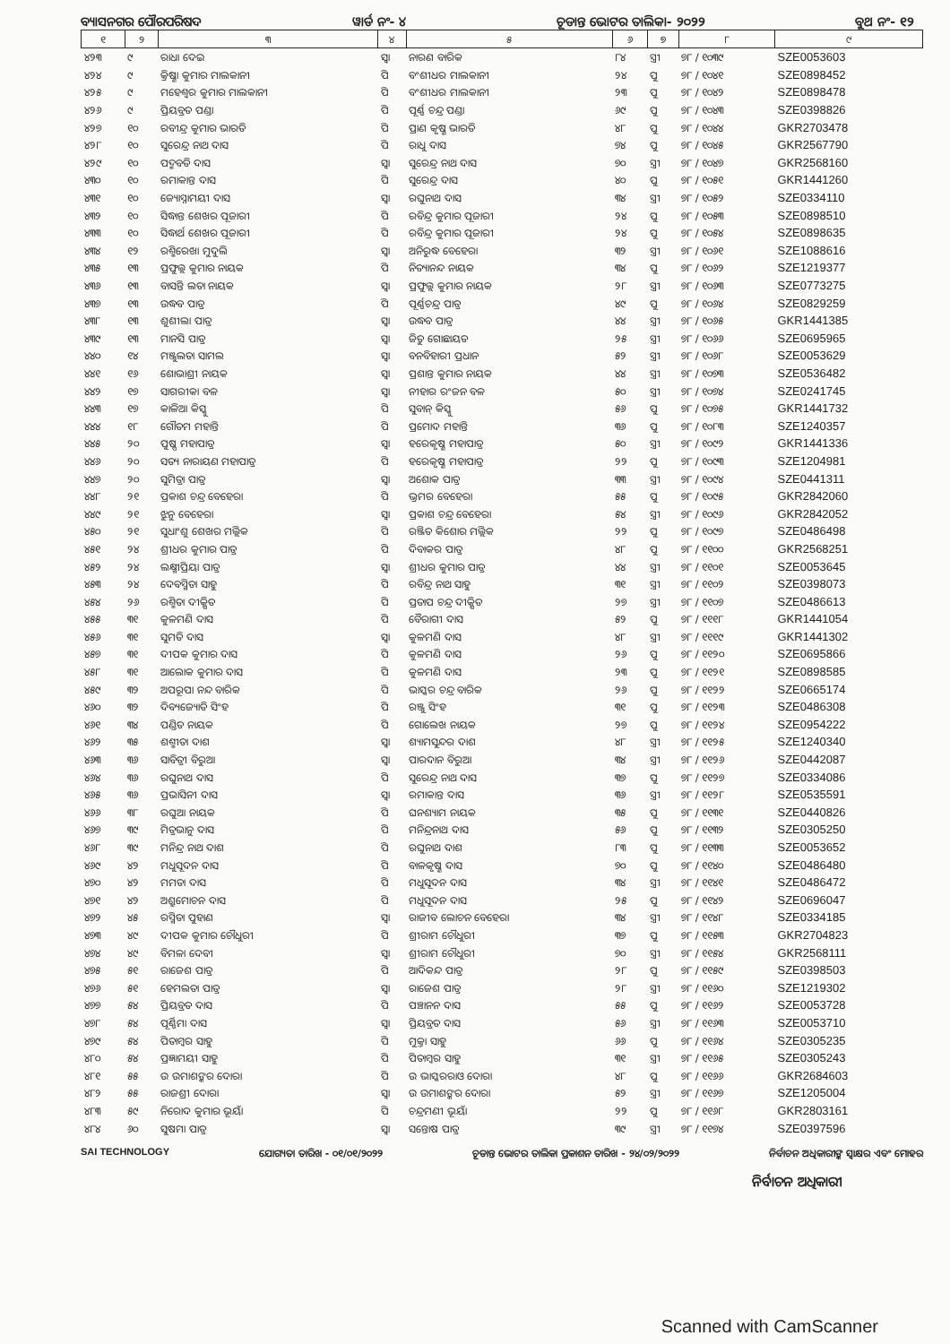ବ୍ୟାସନଗର ପୌରପରିଷଦ ୱାର୍ଡ ନଂ- ୪ ଚୂଡାନ୍ତ ଭୋଟର ତାଲିକା- ୨୦୨୨ ବୁଥ ନଂ- ୧୨
| ୧ | ୨ | ୩ | ୪ | ୫ | ୬ | ୭ | ୮ | ୯ |
| --- | --- | --- | --- | --- | --- | --- | --- | --- |
| ୪୨୩ | ୯ | ରାଧା ଦେଇ | ସ୍ୱା | ନାରଣ ବାରିକ | ୮୪ | ସ୍ତ୍ରୀ | ୭୮ / ୧୦୩୯ | SZE0053603 |
| ୪୨୪ | ୯ | କ୍ରିଷ୍ଣା କୁମାର ମାଲକାନୀ | ପି | ବଂଶୀଧର ମାଲକାନୀ | ୨୪ | ପୁ | ୭୮ / ୧୦୪୧ | SZE0898452 |
| ୪୨୫ | ୯ | ମହେଶ୍ୱର କୁମାର ମାଲକାନୀ | ପି | ବଂଶୀଧର ମାଲକାନୀ | ୨୩ | ପୁ | ୭୮ / ୧୦୪୨ | SZE0898478 |
| ୪୨୬ | ୯ | ପ୍ରିୟବ୍ରତ ପଣ୍ଡା | ପି | ପୂର୍ଣ୍ଣ ଚନ୍ଦ୍ର ପଣ୍ଡା | ୬୯ | ପୁ | ୭୮ / ୧୦୪୩ | SZE0398826 |
| ୪୨୭ | ୧୦ | ରବୀନ୍ଦ୍ର କୁମାର ଭାରତି | ପି | ପ୍ରାଣ କୃଷ୍ଣ ଭାରତି | ୪୮ | ପୁ | ୭୮ / ୧୦୪୪ | GKR2703478 |
| ୪୨୮ | ୧୦ | ସୁରେନ୍ଦ୍ର ନାଥ ଦାସ | ପି | ରାଧୁ ଦାସ | ୭୪ | ପୁ | ୭୮ / ୧୦୪୫ | GKR2567790 |
| ୪୨୯ | ୧୦ | ପଦ୍ମବତି ଦାସ | ସ୍ୱା | ସୁରେନ୍ଦ୍ର ନାଥ ଦାସ | ୭୦ | ସ୍ତ୍ରୀ | ୭୮ / ୧୦୪୭ | GKR2568160 |
| ୪୩୦ | ୧୦ | ରମାକାନ୍ତ ଦାସ | ପି | ସୁରେନ୍ଦ୍ର ଦାସ | ୪୦ | ପୁ | ୭୮ / ୧୦୫୧ | GKR1441260 |
| ୪୩୧ | ୧୦ | ଜ୍ୟୋସ୍ନାମୟୀ ଦାସ | ସ୍ୱା | ରଘୁନାଥ ଦାସ | ୩୪ | ସ୍ତ୍ରୀ | ୭୮ / ୧୦୫୨ | SZE0334110 |
| ୪୩୨ | ୧୦ | ସିଦ୍ଧାନ୍ତ ଶେଖର ପୂଜାରୀ | ପି | ରବିନ୍ଦ୍ର କୁମାର ପୂଜାରୀ | ୨୪ | ପୁ | ୭୮ / ୧୦୫୩ | SZE0898510 |
| ୪୩୩ | ୧୦ | ସିଦ୍ଧାର୍ଥ ଶେଖର ପୂଜାରୀ | ପି | ରବିନ୍ଦ୍ର କୁମାର ପୂଜାରୀ | ୨୪ | ପୁ | ୭୮ / ୧୦୫୪ | SZE0898635 |
| ୪୩୪ | ୧୨ | ରଶ୍ମିରେଖା ମୁଦୁଲି | ସ୍ୱା | ଅନିରୁଦ୍ଧ ବେହେରା | ୩୨ | ସ୍ତ୍ରୀ | ୭୮ / ୧୦୬୧ | SZE1088616 |
| ୪୩୫ | ୧୩ | ପ୍ରଫୁଲ୍ଲ କୁମାର ନାୟକ | ପି | ନିତ୍ୟାନନ୍ଦ ନାୟକ | ୩୪ | ପୁ | ୭୮ / ୧୦୬୨ | SZE1219377 |
| ୪୩୬ | ୧୩ | ବାସନ୍ତି ଲତା ନାୟକ | ସ୍ୱା | ପ୍ରଫୁଲ୍ଲ କୁମାର ନାୟକ | ୨୮ | ସ୍ତ୍ରୀ | ୭୮ / ୧୦୬୩ | SZE0773275 |
| ୪୩୭ | ୧୩ | ଉଦ୍ଧବ ପାତ୍ର | ପି | ପୂର୍ଣ୍ଣଚନ୍ଦ୍ର ପାତ୍ର | ୪୯ | ପୁ | ୭୮ / ୧୦୬୪ | SZE0829259 |
| ୪୩୮ | ୧୩ | ଶୁଶୀଲା ପାତ୍ର | ସ୍ୱା | ଉଦ୍ଧବ ପାତ୍ର | ୪୪ | ସ୍ତ୍ରୀ | ୭୮ / ୧୦୬୫ | GKR1441385 |
| ୪୩୯ | ୧୩ | ମାନସି ପାତ୍ର | ସ୍ୱା | ଜିତୁ ଗୋଛାୟତ | ୨୫ | ସ୍ତ୍ରୀ | ୭୮ / ୧୦୬୬ | SZE0695965 |
| ୪୪୦ | ୧୪ | ମଞ୍ଜୁଲତା ସାମଲ | ସ୍ୱା | ବନବିହାରୀ ପ୍ରଧାନ | ୫୨ | ସ୍ତ୍ରୀ | ୭୮ / ୧୦୬୮ | SZE0053629 |
| ୪୪୧ | ୧୬ | ଶୋଭାଶ୍ରୀ ନାୟକ | ସ୍ୱା | ପ୍ରଶାନ୍ତ କୁମାର ନାୟକ | ୪୪ | ସ୍ତ୍ରୀ | ୭୮ / ୧୦୭୩ | SZE0536482 |
| ୪୪୨ | ୧୭ | ସାଗରୀକା ବଳ | ସ୍ୱା | ନୀହାର ରଂଜନ ବଳ | ୫୦ | ସ୍ତ୍ରୀ | ୭୮ / ୧୦୭୪ | SZE0241745 |
| ୪୪୩ | ୧୭ | କାଳିଆ କିସ୍କୁ | ପି | ସୁବାନ୍ କିସ୍କୁ | ୫୬ | ପୁ | ୭୮ / ୧୦୭୫ | GKR1441732 |
| ୪୪୪ | ୧୮ | ଗୌତମ ମହାନ୍ତି | ପି | ପ୍ରମୋଦ ମହାନ୍ତି | ୩୬ | ପୁ | ୭୮ / ୧୦୮୩ | SZE1240357 |
| ୪୪୫ | ୨୦ | ପୁଷ୍ପ ମହାପାତ୍ର | ସ୍ୱା | ହରେକୃଷ୍ଣ ମହାପାତ୍ର | ୫୦ | ସ୍ତ୍ରୀ | ୭୮ / ୧୦୯୨ | GKR1441336 |
| ୪୪୬ | ୨୦ | ସତ୍ୟ ନାରାୟଣ ମହାପାତ୍ର | ପି | ହରେକୃଷ୍ଣ ମହାପାତ୍ର | ୨୨ | ପୁ | ୭୮ / ୧୦୯୩ | SZE1204981 |
| ୪୪୭ | ୨୦ | ସୁମିତ୍ରା ପାତ୍ର | ସ୍ୱା | ଅଶୋକ ପାତ୍ର | ୩୩ | ସ୍ତ୍ରୀ | ୭୮ / ୧୦୯୪ | SZE0441311 |
| ୪୪୮ | ୨୧ | ପ୍ରକାଶ ଚନ୍ଦ୍ର ବେହେରା | ପି | ଭ୍ରମର ବେହେରା | ୫୫ | ପୁ | ୭୮ / ୧୦୯୫ | GKR2842060 |
| ୪୪୯ | ୨୧ | ଝୁନୁ ବେହେରା | ସ୍ୱା | ପ୍ରକାଶ ଚନ୍ଦ୍ର ବେହେରା | ୫୪ | ସ୍ତ୍ରୀ | ୭୮ / ୧୦୯୬ | GKR2842052 |
| ୪୫୦ | ୨୧ | ସୁଧାଂଶୁ ଶେଖର ମଲ୍ଲିକ | ପି | ରଞ୍ଜିତ କିଶୋର ମଲ୍ଲିକ | ୨୨ | ପୁ | ୭୮ / ୧୦୯୭ | SZE0486498 |
| ୪୫୧ | ୨୪ | ଶ୍ରୀଧର କୁମାର ପାତ୍ର | ପି | ଦିବାକର ପାତ୍ର | ୪୮ | ପୁ | ୭୮ / ୧୧୦୦ | GKR2568251 |
| ୪୫୨ | ୨୪ | ଲକ୍ଷ୍ମୀପ୍ରିୟା ପାତ୍ର | ସ୍ୱା | ଶ୍ରୀଧର କୁମାର ପାତ୍ର | ୪୪ | ସ୍ତ୍ରୀ | ୭୮ / ୧୧୦୧ | SZE0053645 |
| ୪୫୩ | ୨୪ | ଦେବସ୍ମିତା ସାହୁ | ପି | ରବିନ୍ଦ୍ର ନାଥ ସାହୁ | ୩୧ | ସ୍ତ୍ରୀ | ୭୮ / ୧୧୦୨ | SZE0398073 |
| ୪୫୪ | ୨୬ | ରଶ୍ମିତା ଦୀକ୍ଷିତ | ପି | ପ୍ରତାପ ଚନ୍ଦ୍ର ଦୀକ୍ଷିତ | ୨୭ | ସ୍ତ୍ରୀ | ୭୮ / ୧୧୦୭ | SZE0486613 |
| ୪୫୫ | ୩୧ | କୁଳମଣି ଦାସ | ପି | ବୈରାଗୀ ଦାସ | ୫୨ | ପୁ | ୭୮ / ୧୧୧୮ | GKR1441054 |
| ୪୫୬ | ୩୧ | ସୁମତି ଦାସ | ସ୍ୱା | କୁଳମଣି ଦାସ | ୪୮ | ସ୍ତ୍ରୀ | ୭୮ / ୧୧୧୯ | GKR1441302 |
| ୪୫୭ | ୩୧ | ଦୀପକ କୁମାର ଦାସ | ପି | କୁଳମଣି ଦାସ | ୨୬ | ପୁ | ୭୮ / ୧୧୨୦ | SZE0695866 |
| ୪୫୮ | ୩୧ | ଆଲୋକ କୁମାର ଦାସ | ପି | କୁଳମଣି ଦାସ | ୨୩ | ପୁ | ୭୮ / ୧୧୨୧ | SZE0898585 |
| ୪୫୯ | ୩୨ | ଅପରୂପା ନନ୍ଦ ବାରିକ | ପି | ଭାସ୍କର ଚନ୍ଦ୍ର ବାରିକ | ୨୬ | ପୁ | ୭୮ / ୧୧୨୨ | SZE0665174 |
| ୪୬୦ | ୩୨ | ଦିବ୍ୟଜ୍ୟୋତି ସିଂହ | ପି | ରଞ୍ଜୁ ସିଂହ | ୩୧ | ପୁ | ୭୮ / ୧୧୨୩ | SZE0486308 |
| ୪୬୧ | ୩୪ | ପଣ୍ଡିତ ନାୟକ | ପି | ଗୋଲେଖ ନାୟକ | ୨୭ | ପୁ | ୭୮ / ୧୧୨୪ | SZE0954222 |
| ୪୬୨ | ୩୫ | ଶଶ୍ମୀତା ଦାଶ | ସ୍ୱା | ଶ୍ୟାମସୁନ୍ଦର ଦାଶ | ୪୮ | ସ୍ତ୍ରୀ | ୭୮ / ୧୧୨୫ | SZE1240340 |
| ୪୬୩ | ୩୬ | ସାବିତ୍ରୀ ବିରୁଆ | ସ୍ୱା | ପାରଦାନ ବିରୁଆ | ୩୪ | ସ୍ତ୍ରୀ | ୭୮ / ୧୧୨୬ | SZE0442087 |
| ୪୬୪ | ୩୬ | ରଘୁନାଥ ଦାସ | ପି | ସୁରେନ୍ଦ୍ର ନାଥ ଦାସ | ୩୭ | ପୁ | ୭୮ / ୧୧୨୭ | SZE0334086 |
| ୪୬୫ | ୩୬ | ପ୍ରଭାସିନୀ ଦାସ | ସ୍ୱା | ରମାକାନ୍ତ ଦାସ | ୩୬ | ସ୍ତ୍ରୀ | ୭୮ / ୧୧୨୮ | SZE0535591 |
| ୪୬୬ | ୩୮ | ରଘୁଆ ନାୟକ | ପି | ଘନଶ୍ୟାମ ନାୟକ | ୩୫ | ପୁ | ୭୮ / ୧୧୩୧ | SZE0440826 |
| ୪୬୭ | ୩୯ | ମିତ୍ରଭାନୁ ଦାସ | ପି | ମନିନ୍ଦ୍ରନାଥ ଦାସ | ୫୬ | ପୁ | ୭୮ / ୧୧୩୨ | SZE0305250 |
| ୪୬୮ | ୩୯ | ମନିନ୍ଦ୍ର ନାଥ ଦାଶ | ପି | ରଘୁନାଥ ଦାଶ | ୮୩ | ପୁ | ୭୮ / ୧୧୩୩ | SZE0053652 |
| ୪୬୯ | ୪୨ | ମଧୁସୂଦନ ଦାସ | ପି | ବାଳକୃଷ୍ଣ ଦାସ | ୭୦ | ପୁ | ୭୮ / ୧୧୪୦ | SZE0486480 |
| ୪୭୦ | ୪୨ | ମମତା ଦାସ | ପି | ମଧୁସୂଦନ ଦାସ | ୩୪ | ସ୍ତ୍ରୀ | ୭୮ / ୧୧୪୧ | SZE0486472 |
| ୪୭୧ | ୪୨ | ଅଶ୍ରୁମୋଚନ ଦାସ | ପି | ମଧୁସୂଦନ ଦାସ | ୨୫ | ପୁ | ୭୮ / ୧୧୪୨ | SZE0696047 |
| ୪୭୨ | ୪୫ | ରସ୍ମିତା ପୁହାଣ | ସ୍ୱା | ରାଜୀବ ଲୋଚନ ବେହେରା | ୩୪ | ସ୍ତ୍ରୀ | ୭୮ / ୧୧୪୮ | SZE0334185 |
| ୪୭୩ | ୪୯ | ଦୀପକ କୁମାର ଚୌଧୁରୀ | ପି | ଶ୍ରୀରାମ ଚୌଧୁରୀ | ୩୭ | ପୁ | ୭୮ / ୧୧୫୩ | GKR2704823 |
| ୪୭୪ | ୪୯ | ବିମଳା ଦେବୀ | ସ୍ୱା | ଶ୍ରୀରାମ ଚୌଧୁରୀ | ୭୦ | ସ୍ତ୍ରୀ | ୭୮ / ୧୧୫୪ | GKR2568111 |
| ୪୭୫ | ୫୧ | ରାଜେଶ ପାତ୍ର | ପି | ଆଦିକନ୍ଦ ପାତ୍ର | ୨୮ | ପୁ | ୭୮ / ୧୧୫୯ | SZE0398503 |
| ୪୭୬ | ୫୧ | ହେମଲତା ପାତ୍ର | ସ୍ୱା | ରାଜେଶ ପାତ୍ର | ୨୮ | ସ୍ତ୍ରୀ | ୭୮ / ୧୧୬୦ | SZE1219302 |
| ୪୭୭ | ୫୪ | ପ୍ରିୟବ୍ରତ ଦାସ | ପି | ପଞ୍ଚାନନ ଦାସ | ୫୫ | ପୁ | ୭୮ / ୧୧୬୨ | SZE0053728 |
| ୪୭୮ | ୫୪ | ପୂର୍ଣ୍ଣିମା ଦାସ | ସ୍ୱା | ପ୍ରିୟବ୍ରତ ଦାସ | ୫୬ | ସ୍ତ୍ରୀ | ୭୮ / ୧୧୬୩ | SZE0053710 |
| ୪୭୯ | ୫୪ | ପିତାମ୍ବର ସାହୁ | ପି | ମୁକ୍ତା ସାହୁ | ୬୬ | ପୁ | ୭୮ / ୧୧୬୪ | SZE0305235 |
| ୪୮୦ | ୫୪ | ପ୍ରଜ୍ଞାମୟୀ ସାହୁ | ପି | ପିତାମ୍ବର ସାହୁ | ୩୧ | ସ୍ତ୍ରୀ | ୭୮ / ୧୧୬୫ | SZE0305243 |
| ୪୮୧ | ୫୫ | ଉ ଉମାଶଙ୍କର ଦୋରା | ପି | ଉ ଭାସ୍କରରାଓ ଦୋରା | ୪୮ | ପୁ | ୭୮ / ୧୧୬୬ | GKR2684603 |
| ୪୮୨ | ୫୫ | ରାଜଶ୍ରୀ ଦୋରା | ସ୍ୱା | ଉ ଉମାଶଙ୍କର ଦୋରା | ୫୨ | ସ୍ତ୍ରୀ | ୭୮ / ୧୧୬୭ | SZE1205004 |
| ୪୮୩ | ୫୯ | ନିରୋଦ କୁମାର ଭୂୟାଁ | ପି | ଚନ୍ଦ୍ରମଣୀ ଭୂୟାଁ | ୨୨ | ପୁ | ୭୮ / ୧୧୬୮ | GKR2803161 |
| ୪୮୪ | ୬୦ | ସୁଷମା ପାତ୍ର | ସ୍ୱା | ସନ୍ତୋଷ ପାତ୍ର | ୩୯ | ସ୍ତ୍ରୀ | ୭୮ / ୧୧୭୪ | SZE0397596 |
SAI TECHNOLOGY ଯୋଗ୍ୟତା ତାରିଖ - ୦୧/୦୧/୨୦୨୨ ଚୂଡାନ୍ତ ଭୋଟର ତାଲିକା ପ୍ରକାଶନ ତାରିଖ - ୨୪/୦୨/୨୦୨୨ ନିର୍ବାଚନ ଅଧିକାରୀଙ୍କ ସ୍ୱାକ୍ଷର ଏବଂ ମୋହର
ନିର୍ବାଚନ ଅଧିକାରୀ
Scanned with CamScanner